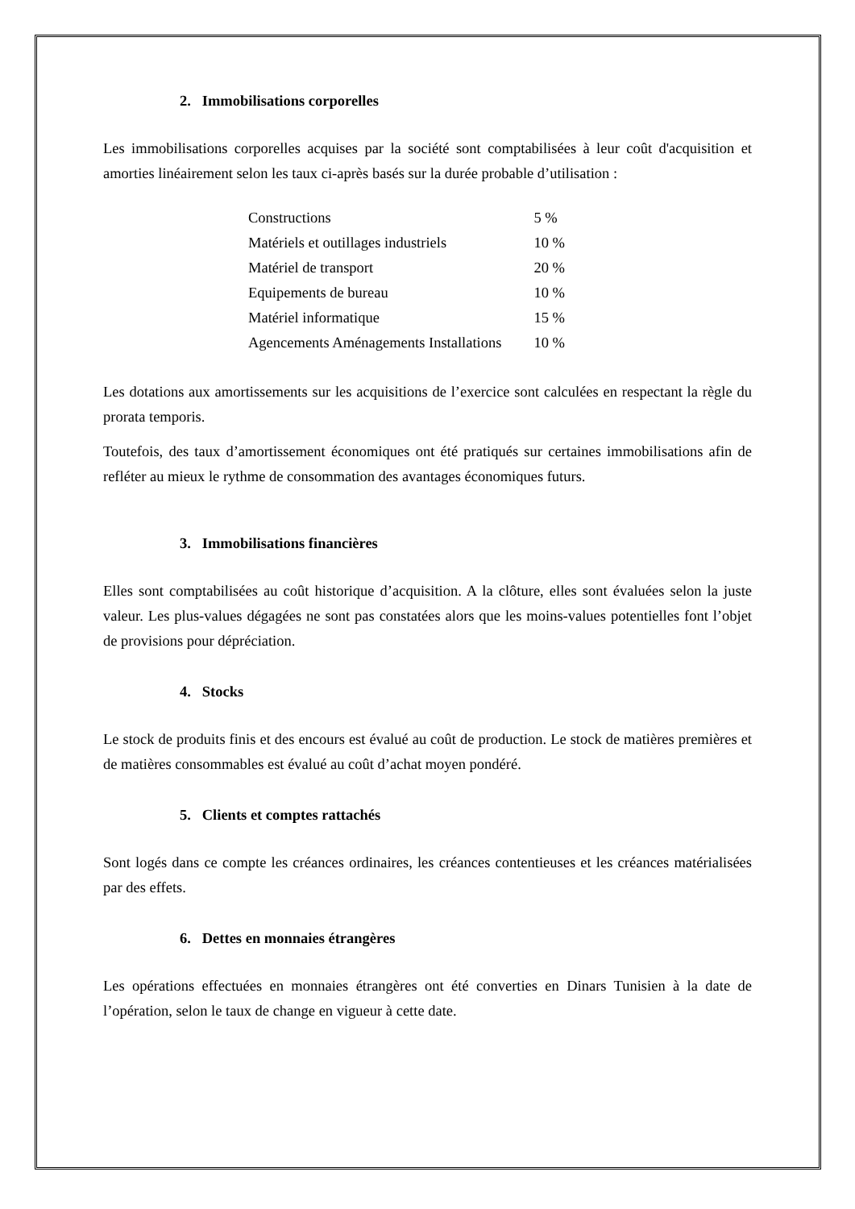2. Immobilisations corporelles
Les immobilisations corporelles acquises par la société sont comptabilisées à leur coût d'acquisition et amorties linéairement selon les taux ci-après basés sur la durée probable d’utilisation :
| Constructions | 5 % |
| Matériels et outillages industriels | 10 % |
| Matériel de transport | 20 % |
| Equipements de bureau | 10 % |
| Matériel informatique | 15 % |
| Agencements Aménagements Installations | 10 % |
Les dotations aux amortissements sur les acquisitions de l’exercice sont calculées en respectant la règle du prorata temporis.
Toutefois, des taux d’amortissement économiques ont été pratiqués sur certaines immobilisations afin de refléter au mieux le rythme de consommation des avantages économiques futurs.
3. Immobilisations financières
Elles sont comptabilisées au coût historique d’acquisition. A la clôture, elles sont évaluées selon la juste valeur. Les plus-values dégagées ne sont pas constatées alors que les moins-values potentielles font l’objet de provisions pour dépréciation.
4. Stocks
Le stock de produits finis et des encours est évalué au coût de production. Le stock de matières premières et de matières consommables est évalué au coût d’achat moyen pondéré.
5. Clients et comptes rattachés
Sont logés dans ce compte les créances ordinaires, les créances contentieuses et les créances matérialisées par des effets.
6. Dettes en monnaies étrangères
Les opérations effectuées en monnaies étrangères ont été converties en Dinars Tunisien à la date de l’opération, selon le taux de change en vigueur à cette date.